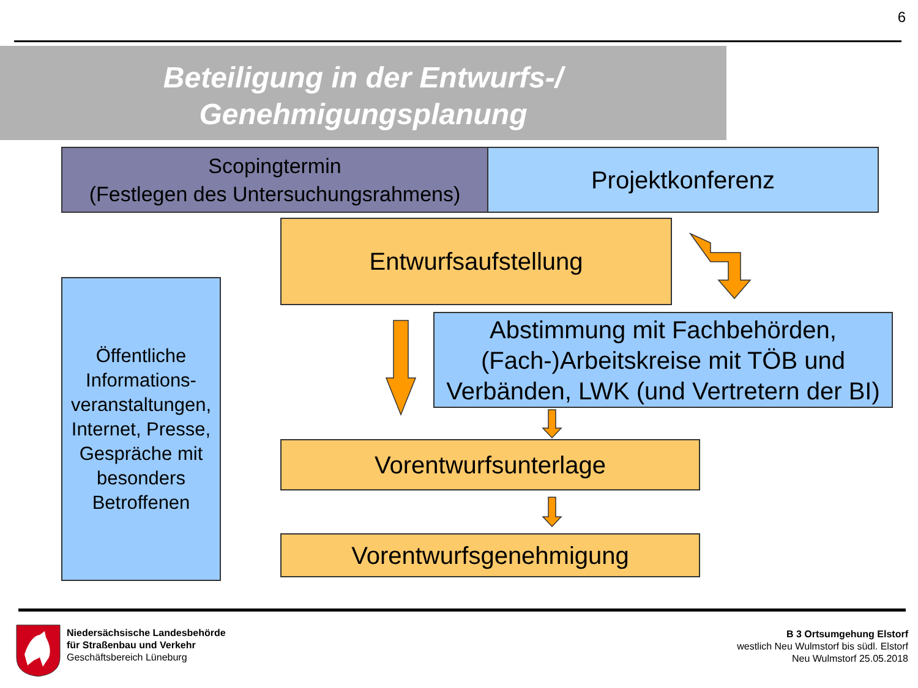6
Beteiligung in der Entwurfs-/
Genehmigungsplanung
Scopingtermin
(Festlegen des Untersuchungsrahmens)
Projektkonferenz
Entwurfsaufstellung
Öffentliche Informations-veranstaltungen, Internet, Presse, Gespräche mit besonders Betroffenen
Abstimmung mit Fachbehörden, (Fach-)Arbeitskreise mit TÖB und Verbänden, LWK (und Vertretern der BI)
Vorentwurfsunterlage
Vorentwurfsgenehmigung
Niedersächsische Landesbehörde
für Straßenbau und Verkehr
Geschäftsbereich Lüneburg
B 3 Ortsumgehung Elstorf
westlich Neu Wulmstorf bis südl. Elstorf
Neu Wulmstorf 25.05.2018